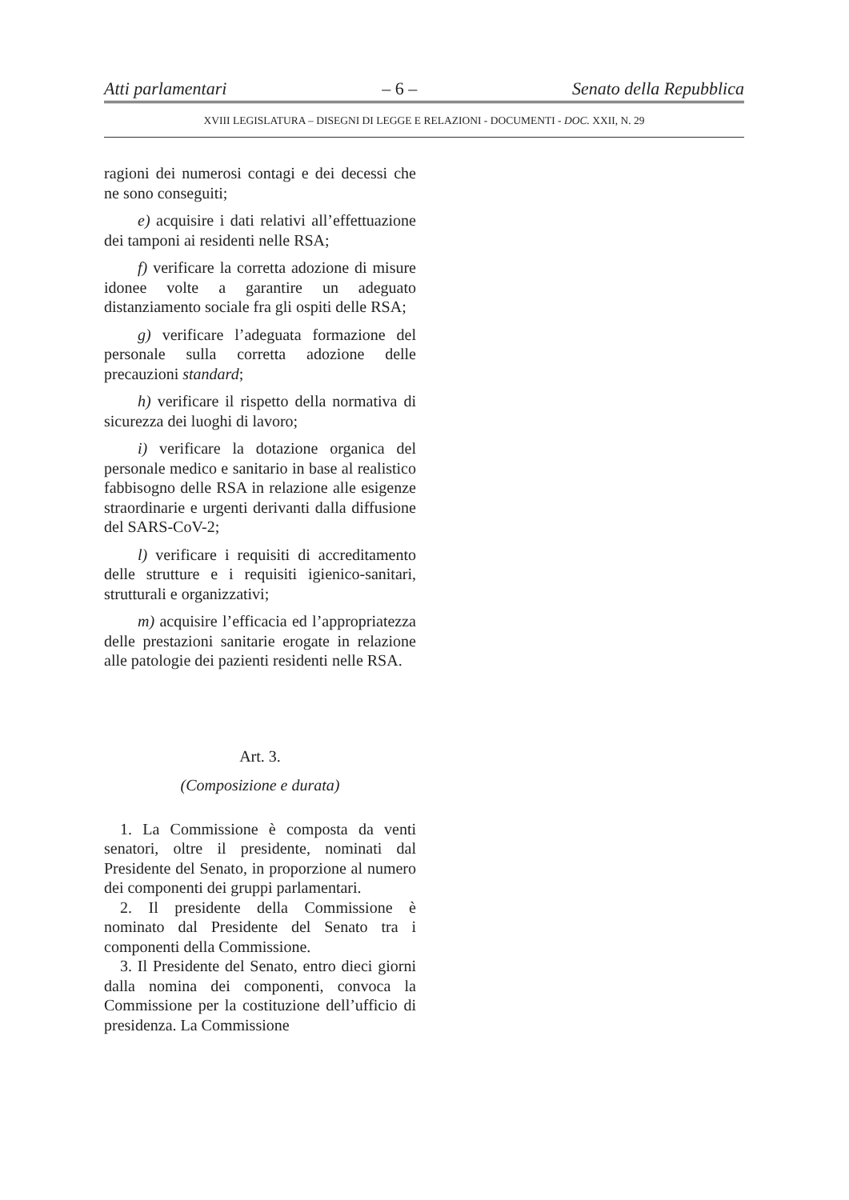Atti parlamentari – 6 – Senato della Repubblica
XVIII LEGISLATURA – DISEGNI DI LEGGE E RELAZIONI - DOCUMENTI - DOC. XXII, N. 29
ragioni dei numerosi contagi e dei decessi che ne sono conseguiti;
e) acquisire i dati relativi all’effettuazione dei tamponi ai residenti nelle RSA;
f) verificare la corretta adozione di misure idonee volte a garantire un adeguato distanziamento sociale fra gli ospiti delle RSA;
g) verificare l’adeguata formazione del personale sulla corretta adozione delle precauzioni standard;
h) verificare il rispetto della normativa di sicurezza dei luoghi di lavoro;
i) verificare la dotazione organica del personale medico e sanitario in base al realistico fabbisogno delle RSA in relazione alle esigenze straordinarie e urgenti derivanti dalla diffusione del SARS-CoV-2;
l) verificare i requisiti di accreditamento delle strutture e i requisiti igienico-sanitari, strutturali e organizzativi;
m) acquisire l’efficacia ed l’appropriatezza delle prestazioni sanitarie erogate in relazione alle patologie dei pazienti residenti nelle RSA.
Art. 3.
(Composizione e durata)
1. La Commissione è composta da venti senatori, oltre il presidente, nominati dal Presidente del Senato, in proporzione al numero dei componenti dei gruppi parlamentari.
2. Il presidente della Commissione è nominato dal Presidente del Senato tra i componenti della Commissione.
3. Il Presidente del Senato, entro dieci giorni dalla nomina dei componenti, convoca la Commissione per la costituzione dell’ufficio di presidenza. La Commissione